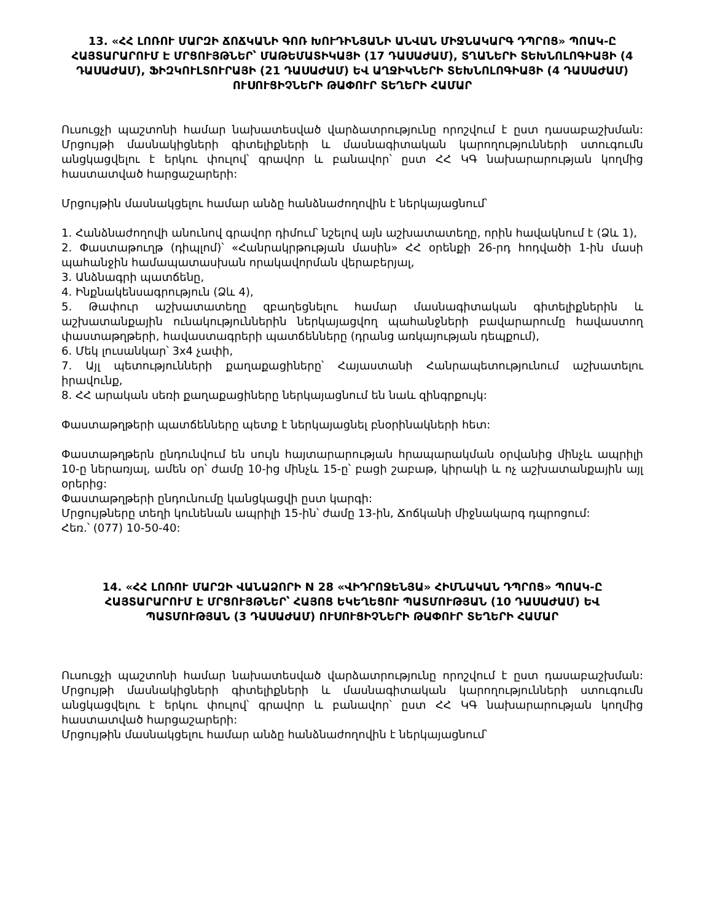13. «ՀՀ ԼՈՌՈՒ ՄԱՐԶԻ ՃՈՃԿԱՆԻ ԳՈՌ ԽՈՒԴԻՆՅԱՆԻ ԱՆՎԱՆ ՄԻՋՆԱԿԱՐԳ ԴՊՐՈՑ» ՊՈԱԿ-Ը ՀԱՅՏԱՐԱՐՈՒՄ Է ՄՐՑՈՒՅԹՆԵՐ՝ ՄԱԹԵՄԱՏԻԿԱՅԻ (17 ԴԱՍԱԺԱՄ), ՏՂԱՆԵՐԻ ՏԵԽՆՈԼՈԳԻԱՅԻ (4 ԴԱՍԱԺԱՄ), ՖԻԶԿՈՒԼՏՈՒՐԱՅԻ (21 ԴԱՍԱԺԱՄ) ԵՎ ԱՂՋԻԿՆԵՐԻ ՏԵԽՆՈԼՈԳԻԱՅԻ (4 ԴԱՍԱԺԱՄ) ՈՒՍՈՒՑԻՉՆԵՐԻ ԹԱՓՈՒՐ ՏԵՂԵՐԻ ՀԱՄԱՐ
Ուսուցչի պաշտոնի համար նախատեսված վարձատրությունը որոշվում է ըստ դասաբաշխման: Մրցույթի մասնակիցների գիտելիքների և մասնագիտական կարողությունների ստուգումն անցկացվելու է երկու փուլով՝ գրավոր և բանավոր՝ ըստ ՀՀ ԿԳ նախարարության կողմից հաստատված հարցաշարերի:
Մրցույթին մասնակցելու համար անձը հանձնաժողովին է ներկայացնում՝
1. Հանձնաժողովի անունով գրավոր դիմում՝ նշելով այն աշխատատեղը, որին հավակնում է (Ձև 1),
2. Փաստաթուղթ (դիպլոմ)՝ «Հանրակրթության մասին» ՀՀ օրենքի 26-րդ հոդվածի 1-ին մասի պահանջին համապատասխան որակավորման վերաբերյալ,
3. Անձնագրի պատճենը,
4. Ինքնակենսագրություն (Ձև 4),
5. Թափուր աշխատատեղը զբաղեցնելու համար մասնագիտական գիտելիքներին և աշխատանքային ունակություններին ներկայացվող պահանջների բավարարումը հավաստող փաստաթղթերի, հավաստագրերի պատճենները (դրանց առկայության դեպքում),
6. Մեկ լուսանկար՝ 3x4 չափի,
7. Այլ պետությունների քաղաքացիները՝ Հայաստանի Հանրապետությունում աշխատելու իրավունք,
8. ՀՀ արական սեռի քաղաքացիները ներկայացնում են նաև զինգրքույկ:
Փաստաթղթերի պատճենները պետք է ներկայացնել բնօրինակների հետ:
Փաստաթղթերն ընդունվում են սույն հայտարարության հրապարակման օրվանից մինչև ապրիլի 10-ը ներառյալ, ամեն օր՝ ժամը 10-ից մինչև 15-ը՝ բացի շաբաթ, կիրակի և ոչ աշխատանքային այլ օրերից:
Փաստաթղթերի ընդունումը կանցկացվի ըստ կարգի:
Մրցույթները տեղի կունենան ապրիլի 15-ին՝ ժամը 13-ին, Ճոճկանի միջնակարգ դպրոցում:
Հեռ.՝ (077) 10-50-40:
14. «ՀՀ ԼՈՌՈՒ ՄԱՐԶԻ ՎԱՆԱՁՈՐԻ N 28 «ՎԻԴՐՈՋԵՆՅԱ» ՀԻՄՆԱԿԱՆ ԴՊՐՈՑ» ՊՈԱԿ-Ը ՀԱՅՏԱՐԱՐՈՒՄ Է ՄՐՑՈՒՅԹՆԵՐ՝ ՀԱՅՈՑ ԵԿԵՂԵՑՈՒ ՊԱՏՄՈՒԹՅԱՆ (10 ԴԱՍԱԺԱՄ) ԵՎ ՊԱՏՄՈՒԹՅԱՆ (3 ԴԱՍԱԺԱՄ) ՈՒՍՈՒՑԻՉՆԵՐԻ ԹԱՓՈՒՐ ՏԵՂԵՐԻ ՀԱՄԱՐ
Ուսուցչի պաշտոնի համար նախատեսված վարձատրությունը որոշվում է ըստ դասաբաշխման: Մրցույթի մասնակիցների գիտելիքների և մասնագիտական կարողությունների ստուգումն անցկացվելու է երկու փուլով՝ գրավոր և բանավոր՝ ըստ ՀՀ ԿԳ նախարարության կողմից հաստատված հարցաշարերի:
Մրցույթին մասնակցելու համար անձը հանձնաժողովին է ներկայացնում՝